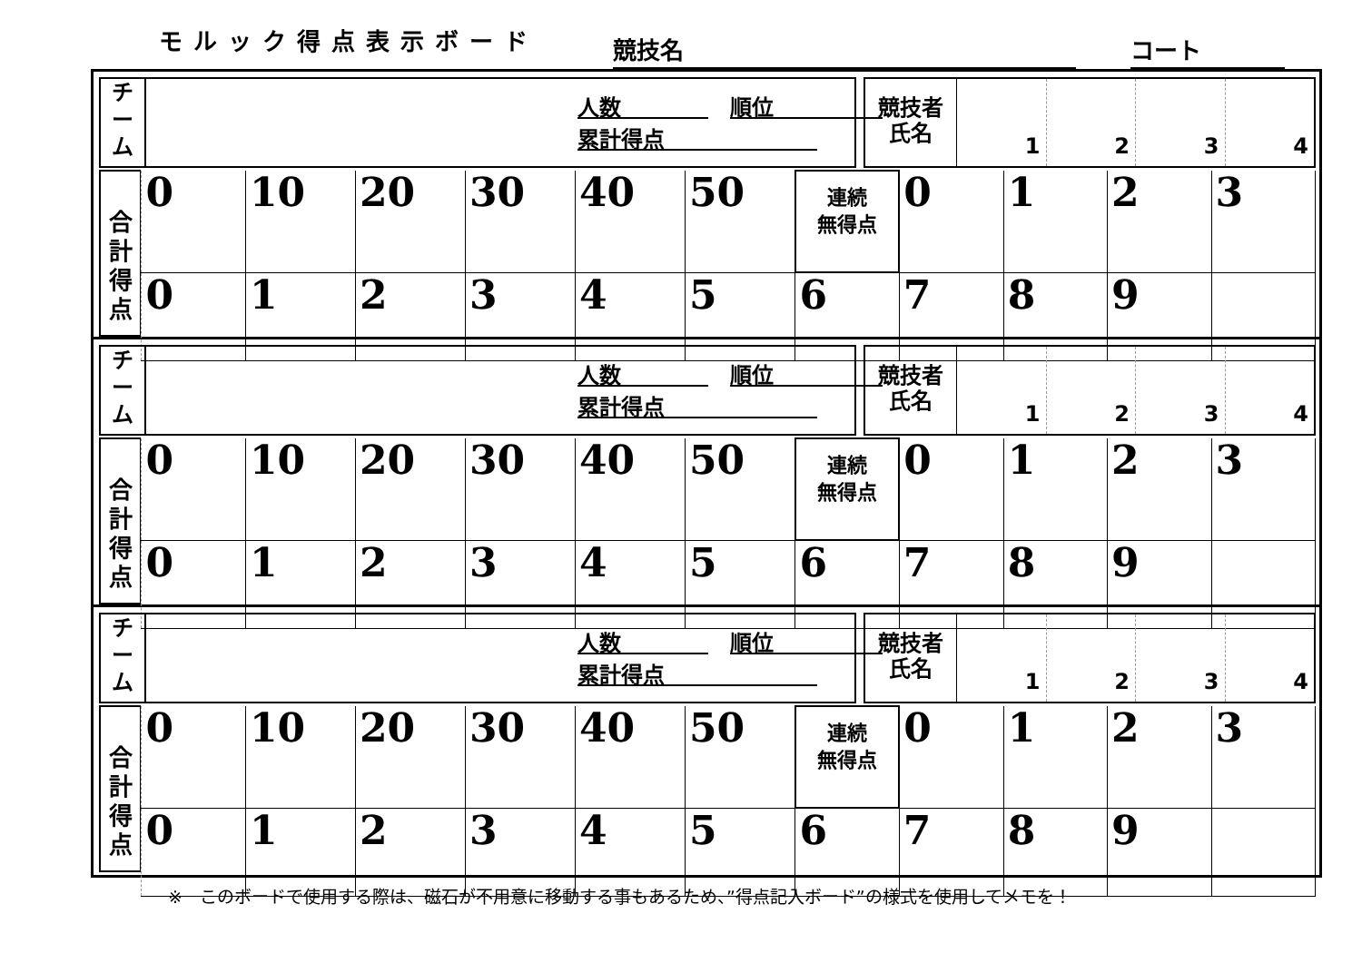モルック得点表示ボード
競技名
コート
チ
ー
ム
人数　　　　　順位　　　　　
累計得点　　　　　　　
競技者
氏名
1 2 3 4
合
計
得
点
| 0 | 10 | 20 | 30 | 40 | 50 | 連続 無得点 | 0 | 1 | 2 | 3 |
| 0 | 1 | 2 | 3 | 4 | 5 | 6 | 7 | 8 | 9 | |
チ
ー
ム
人数　　　　　順位　　　　　
累計得点　　　　　　　
競技者
氏名
1 2 3 4
合
計
得
点
| 0 | 10 | 20 | 30 | 40 | 50 | 連続 無得点 | 0 | 1 | 2 | 3 |
| 0 | 1 | 2 | 3 | 4 | 5 | 6 | 7 | 8 | 9 | |
チ
ー
ム
人数　　　　　順位　　　　　
累計得点　　　　　　　
競技者
氏名
1 2 3 4
合
計
得
点
| 0 | 10 | 20 | 30 | 40 | 50 | 連続 無得点 | 0 | 1 | 2 | 3 |
| 0 | 1 | 2 | 3 | 4 | 5 | 6 | 7 | 8 | 9 | |
※　このボードで使用する際は、磁石が不用意に移動する事もあるため、”得点記入ボード”の様式を使用してメモを！